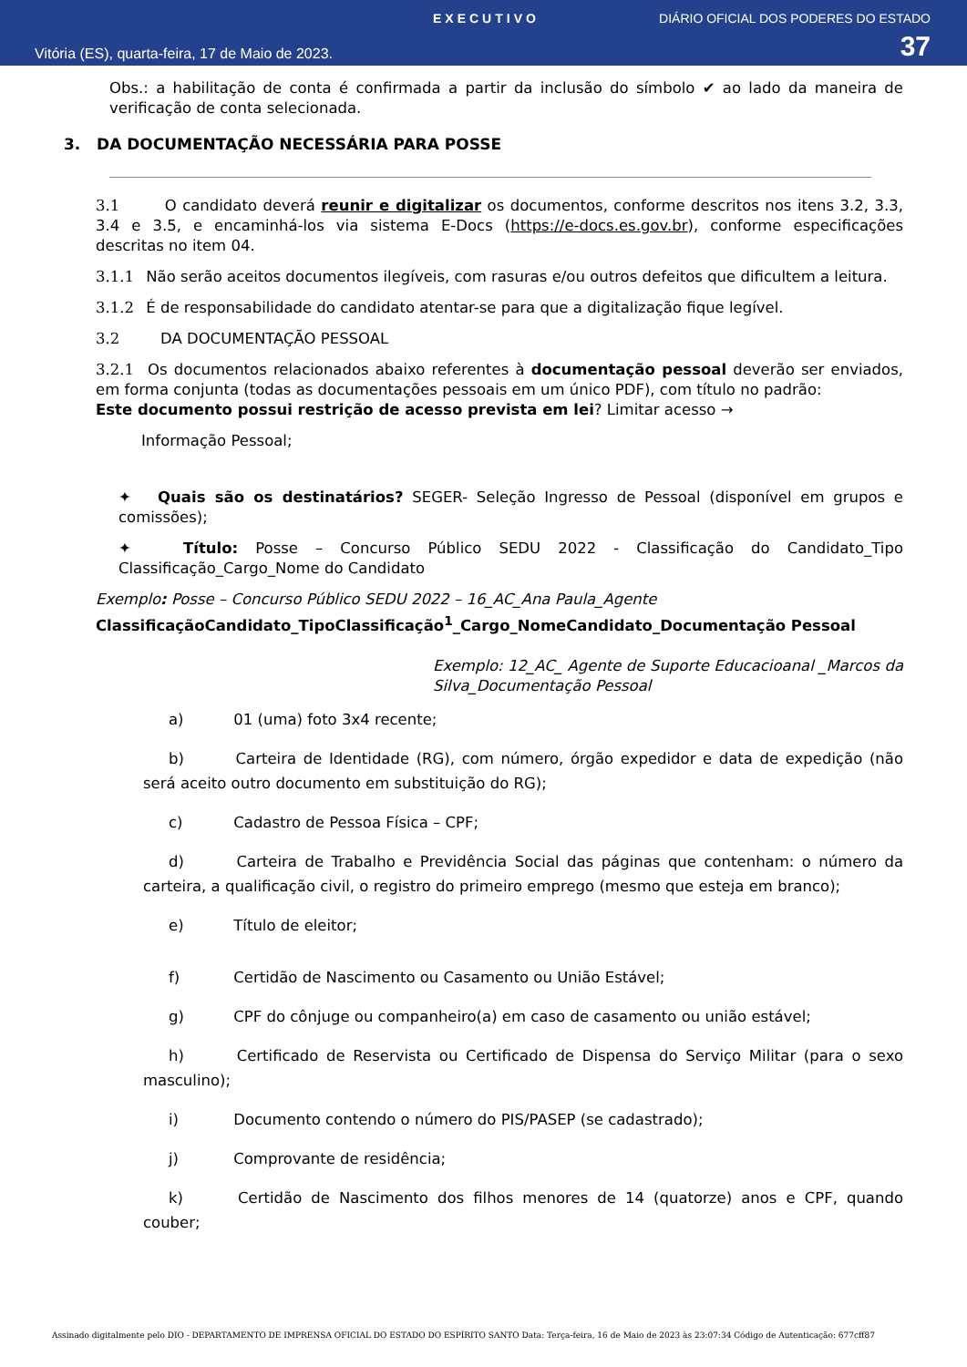EXECUTIVO DIÁRIO OFICIAL DOS PODERES DO ESTADO
Vitória (ES), quarta-feira, 17 de Maio de 2023. 37
Obs.: a habilitação de conta é confirmada a partir da inclusão do símbolo ✔ ao lado da maneira de verificação de conta selecionada.
3. DA DOCUMENTAÇÃO NECESSÁRIA PARA POSSE
3.1 O candidato deverá reunir e digitalizar os documentos, conforme descritos nos itens 3.2, 3.3, 3.4 e 3.5, e encaminhá-los via sistema E-Docs (https://e-docs.es.gov.br), conforme especificações descritas no item 04.
3.1.1 Não serão aceitos documentos ilegíveis, com rasuras e/ou outros defeitos que dificultem a leitura.
3.1.2 É de responsabilidade do candidato atentar-se para que a digitalização fique legível.
3.2 DA DOCUMENTAÇÃO PESSOAL
3.2.1 Os documentos relacionados abaixo referentes à documentação pessoal deverão ser enviados, em forma conjunta (todas as documentações pessoais em um único PDF), com título no padrão:
Este documento possui restrição de acesso prevista em lei? Limitar acesso →
Informação Pessoal;
✦ Quais são os destinatários? SEGER- Seleção Ingresso de Pessoal (disponível em grupos e comissões);
✦ Título: Posse – Concurso Público SEDU 2022 - Classificação do Candidato_Tipo Classificação_Cargo_Nome do Candidato
Exemplo: Posse – Concurso Público SEDU 2022 – 16_AC_Ana Paula_Agente
ClassificaçãoCandidato_TipoClassificação<sup>1</sup>_Cargo_NomeCandidato_Documentação Pessoal
Exemplo: 12_AC_ Agente de Suporte Educacioanal _Marcos da Silva_Documentação Pessoal
a) 01 (uma) foto 3x4 recente;
b) Carteira de Identidade (RG), com número, órgão expedidor e data de expedição (não será aceito outro documento em substituição do RG);
c) Cadastro de Pessoa Física – CPF;
d) Carteira de Trabalho e Previdência Social das páginas que contenham: o número da carteira, a qualificação civil, o registro do primeiro emprego (mesmo que esteja em branco);
e) Título de eleitor;
f) Certidão de Nascimento ou Casamento ou União Estável;
g) CPF do cônjuge ou companheiro(a) em caso de casamento ou união estável;
h) Certificado de Reservista ou Certificado de Dispensa do Serviço Militar (para o sexo masculino);
i) Documento contendo o número do PIS/PASEP (se cadastrado);
j) Comprovante de residência;
k) Certidão de Nascimento dos filhos menores de 14 (quatorze) anos e CPF, quando couber;
Assinado digitalmente pelo DIO - DEPARTAMENTO DE IMPRENSA OFICIAL DO ESTADO DO ESPÍRITO SANTO Data: Terça-feira, 16 de Maio de 2023 às 23:07:34 Código de Autenticação: 677cff87